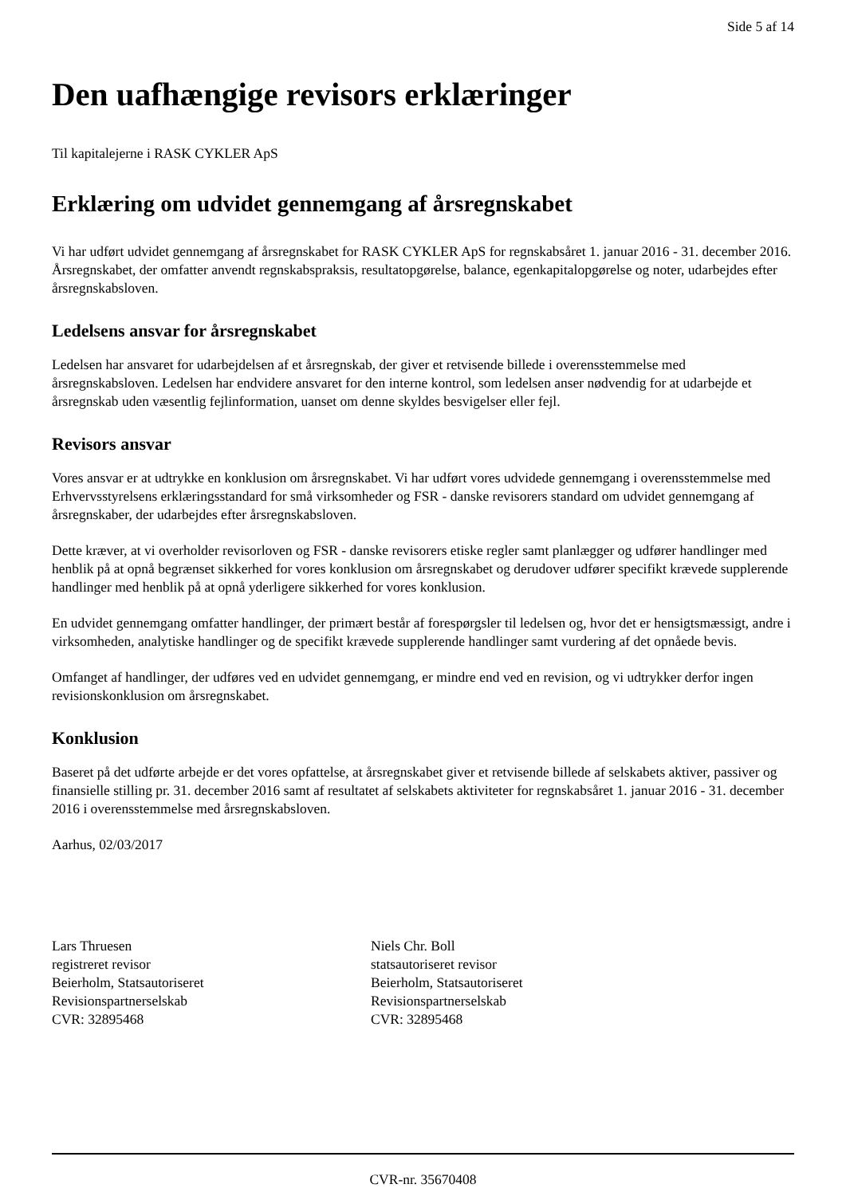Side 5 af 14
Den uafhængige revisors erklæringer
Til kapitalejerne i RASK CYKLER ApS
Erklæring om udvidet gennemgang af årsregnskabet
Vi har udført udvidet gennemgang af årsregnskabet for RASK CYKLER ApS for regnskabsåret 1. januar 2016 - 31. december 2016. Årsregnskabet, der omfatter anvendt regnskabspraksis, resultatopgørelse, balance, egenkapitalopgørelse og noter, udarbejdes efter årsregnskabsloven.
Ledelsens ansvar for årsregnskabet
Ledelsen har ansvaret for udarbejdelsen af et årsregnskab, der giver et retvisende billede i overensstemmelse med årsregnskabsloven. Ledelsen har endvidere ansvaret for den interne kontrol, som ledelsen anser nødvendig for at udarbejde et årsregnskab uden væsentlig fejlinformation, uanset om denne skyldes besvigelser eller fejl.
Revisors ansvar
Vores ansvar er at udtrykke en konklusion om årsregnskabet. Vi har udført vores udvidede gennemgang i overensstemmelse med Erhvervsstyrelsens erklæringsstandard for små virksomheder og FSR - danske revisorers standard om udvidet gennemgang af årsregnskaber, der udarbejdes efter årsregnskabsloven.
Dette kræver, at vi overholder revisorloven og FSR - danske revisorers etiske regler samt planlægger og udfører handlinger med henblik på at opnå begrænset sikkerhed for vores konklusion om årsregnskabet og derudover udfører specifikt krævede supplerende handlinger med henblik på at opnå yderligere sikkerhed for vores konklusion.
En udvidet gennemgang omfatter handlinger, der primært består af forespørgsler til ledelsen og, hvor det er hensigtsmæssigt, andre i virksomheden, analytiske handlinger og de specifikt krævede supplerende handlinger samt vurdering af det opnåede bevis.
Omfanget af handlinger, der udføres ved en udvidet gennemgang, er mindre end ved en revision, og vi udtrykker derfor ingen revisionskonklusion om årsregnskabet.
Konklusion
Baseret på det udførte arbejde er det vores opfattelse, at årsregnskabet giver et retvisende billede af selskabets aktiver, passiver og finansielle stilling pr. 31. december 2016 samt af resultatet af selskabets aktiviteter for regnskabsåret 1. januar 2016 - 31. december 2016 i overensstemmelse med årsregnskabsloven.
Aarhus, 02/03/2017
Lars Thruesen
registreret revisor
Beierholm, Statsautoriseret
Revisionspartnerselskab
CVR: 32895468
Niels Chr. Boll
statsautoriseret revisor
Beierholm, Statsautoriseret
Revisionspartnerselskab
CVR: 32895468
CVR-nr. 35670408